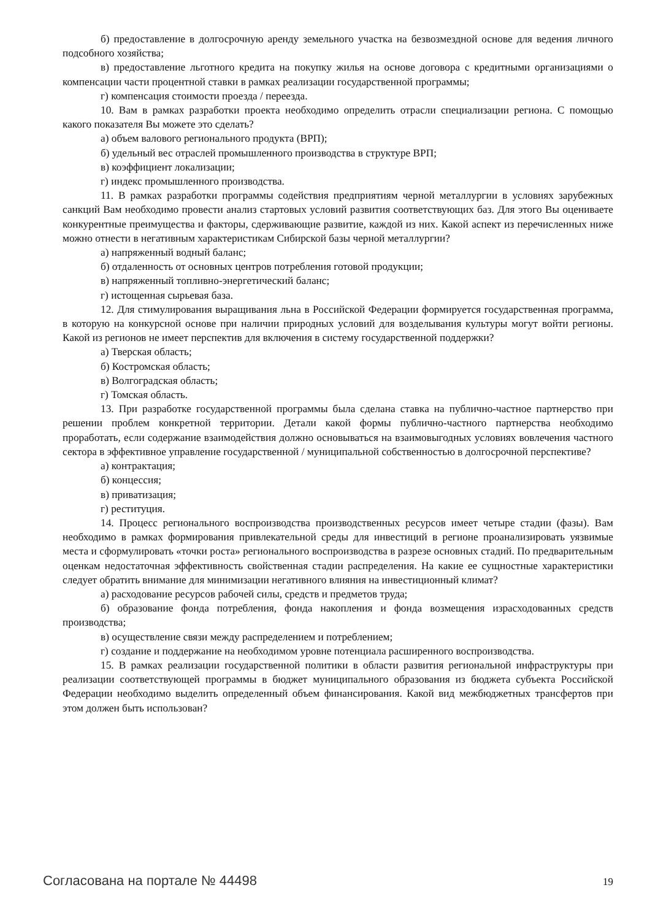б) предоставление в долгосрочную аренду земельного участка на безвозмездной основе для ведения личного подсобного хозяйства;
в) предоставление льготного кредита на покупку жилья на основе договора с кредитными организациями о компенсации части процентной ставки в рамках реализации государственной программы;
г) компенсация стоимости проезда / переезда.
10. Вам в рамках разработки проекта необходимо определить отрасли специализации региона. С помощью какого показателя Вы можете это сделать?
а) объем валового регионального продукта (ВРП);
б) удельный вес отраслей промышленного производства в структуре ВРП;
в) коэффициент локализации;
г) индекс промышленного производства.
11. В рамках разработки программы содействия предприятиям черной металлургии в условиях зарубежных санкций Вам необходимо провести анализ стартовых условий развития соответствующих баз. Для этого Вы оцениваете конкурентные преимущества и факторы, сдерживающие развитие, каждой из них. Какой аспект из перечисленных ниже можно отнести в негативным характеристикам Сибирской базы черной металлургии?
а) напряженный водный баланс;
б) отдаленность от основных центров потребления готовой продукции;
в) напряженный топливно-энергетический баланс;
г) истощенная сырьевая база.
12. Для стимулирования выращивания льна в Российской Федерации формируется государственная программа, в которую на конкурсной основе при наличии природных условий для возделывания культуры могут войти регионы. Какой из регионов не имеет перспектив для включения в систему государственной поддержки?
а) Тверская область;
б) Костромская область;
в) Волгоградская область;
г) Томская область.
13. При разработке государственной программы была сделана ставка на публично-частное партнерство при решении проблем конкретной территории. Детали какой формы публично-частного партнерства необходимо проработать, если содержание взаимодействия должно основываться на взаимовыгодных условиях вовлечения частного сектора в эффективное управление государственной / муниципальной собственностью в долгосрочной перспективе?
а) контрактация;
б) концессия;
в) приватизация;
г) реституция.
14. Процесс регионального воспроизводства производственных ресурсов имеет четыре стадии (фазы). Вам необходимо в рамках формирования привлекательной среды для инвестиций в регионе проанализировать уязвимые места и сформулировать «точки роста» регионального воспроизводства в разрезе основных стадий. По предварительным оценкам недостаточная эффективность свойственная стадии распределения. На какие ее сущностные характеристики следует обратить внимание для минимизации негативного влияния на инвестиционный климат?
а) расходование ресурсов рабочей силы, средств и предметов труда;
б) образование фонда потребления, фонда накопления и фонда возмещения израсходованных средств производства;
в) осуществление связи между распределением и потреблением;
г) создание и поддержание на необходимом уровне потенциала расширенного воспроизводства.
15. В рамках реализации государственной политики в области развития региональной инфраструктуры при реализации соответствующей программы в бюджет муниципального образования из бюджета субъекта Российской Федерации необходимо выделить определенный объем финансирования. Какой вид межбюджетных трансфертов при этом должен быть использован?
Согласована на портале № 44498 19